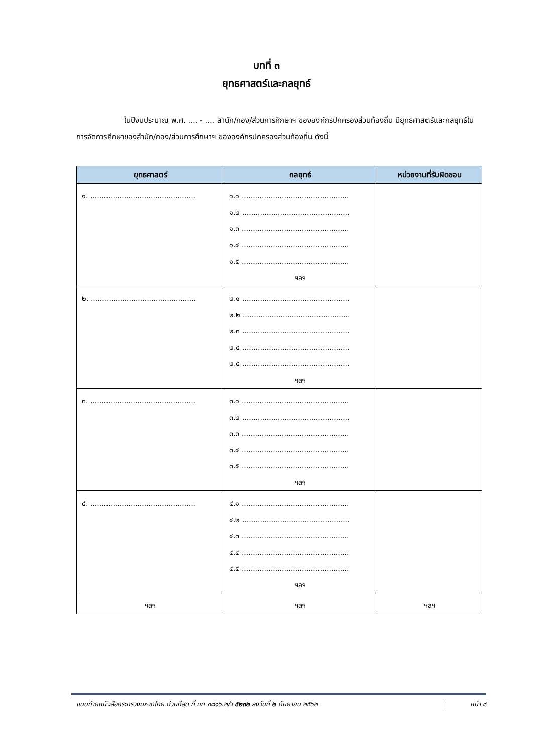บทที่ ๓
ยุทธศาสตร์และกลยุทธ์
ในปีงบประมาณ พ.ศ. .... - .... สำนัก/กอง/ส่วนการศึกษาฯ ขององค์กรปกครองส่วนท้องถิ่น มียุทธศาสตร์และกลยุทธ์ในการจัดการศึกษาของสำนัก/กอง/ส่วนการศึกษาฯ ขององค์กรปกครองส่วนท้องถิ่น ดังนี้
| ยุทธศาสตร์ | กลยุทธ์ | หน่วยงานที่รับผิดชอบ |
| --- | --- | --- |
| ๑. ............................................... | ๑.๑ ................................................ ๑.๒ ................................................ ๑.๓ ................................................ ๑.๔ ................................................ ๑.๕ ................................................ ฯลฯ | |
| ๒. ............................................... | ๒.๑ ................................................ ๒.๒ ................................................ ๒.๓ ................................................ ๒.๔ ................................................ ๒.๕ ................................................ ฯลฯ | |
| ๓. ............................................... | ๓.๑ ................................................ ๓.๒ ................................................ ๓.๓ ................................................ ๓.๔ ................................................ ๓.๕ ................................................ ฯลฯ | |
| ๔. ............................................... | ๔.๑ ................................................ ๔.๒ ................................................ ๔.๓ ................................................ ๔.๔ ................................................ ๔.๕ ................................................ ฯลฯ | |
| ฯลฯ | ฯลฯ | ฯลฯ |
แนบท้ายหนังสือกระทรวงมหาดไทย ด่วนที่สุด ที่ มท ๐๘๑๖.๒/ว ๕๒๓๒ ลงวันที่ ๒ กันยายน ๒๕๖๒
หน้า ๘